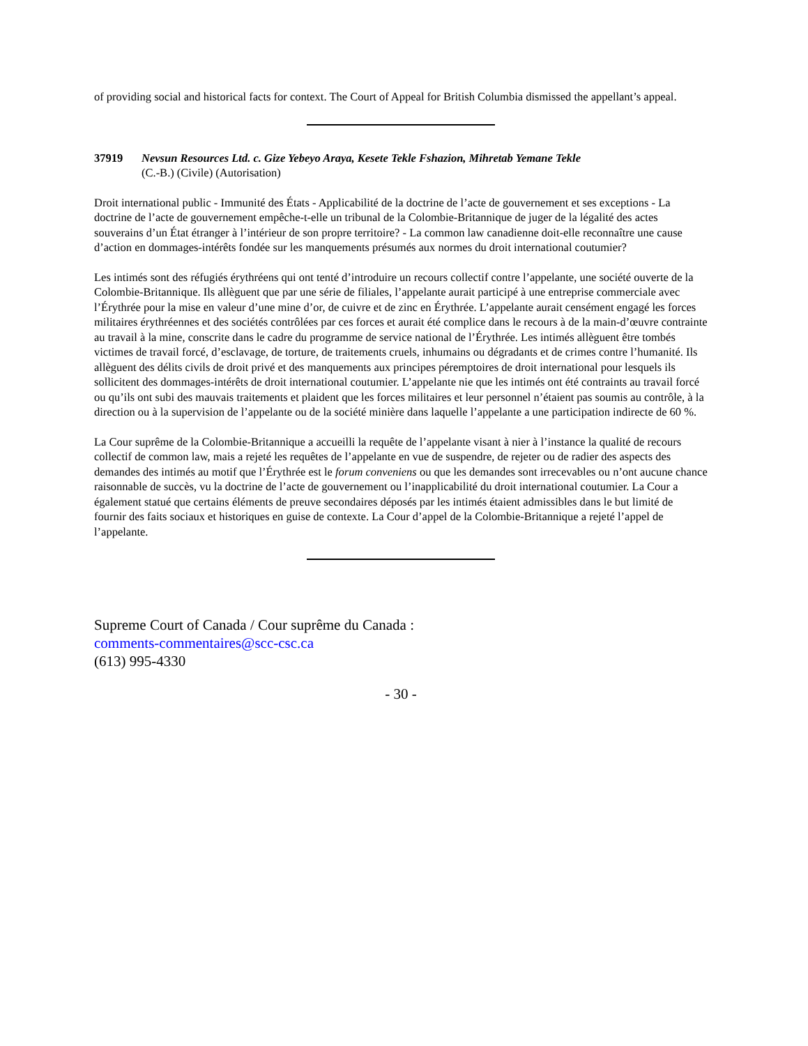of providing social and historical facts for context. The Court of Appeal for British Columbia dismissed the appellant’s appeal.
37919 Nevsun Resources Ltd. c. Gize Yebeyo Araya, Kesete Tekle Fshazion, Mihretab Yemane Tekle
(C.-B.) (Civile) (Autorisation)
Droit international public - Immunité des États - Applicabilité de la doctrine de l’acte de gouvernement et ses exceptions - La doctrine de l’acte de gouvernement empêche-t-elle un tribunal de la Colombie-Britannique de juger de la légalité des actes souverains d’un État étranger à l’intérieur de son propre territoire? - La common law canadienne doit-elle reconnaître une cause d’action en dommages-intérêts fondée sur les manquements présumés aux normes du droit international coutumier?
Les intimés sont des réfugiés érythréens qui ont tenté d’introduire un recours collectif contre l’appelante, une société ouverte de la Colombie-Britannique. Ils allèguent que par une série de filiales, l’appelante aurait participé à une entreprise commerciale avec l’Érythrée pour la mise en valeur d’une mine d’or, de cuivre et de zinc en Érythrée. L’appelante aurait censément engagé les forces militaires érythréennes et des sociétés contrôlées par ces forces et aurait été complice dans le recours à de la main-d’œuvre contrainte au travail à la mine, conscrite dans le cadre du programme de service national de l’Érythrée. Les intimés allèguent être tombés victimes de travail forcé, d’esclavage, de torture, de traitements cruels, inhumains ou dégradants et de crimes contre l’humanité. Ils allèguent des délits civils de droit privé et des manquements aux principes péremptoires de droit international pour lesquels ils sollicitent des dommages-intérêts de droit international coutumier. L’appelante nie que les intimés ont été contraints au travail forcé ou qu’ils ont subi des mauvais traitements et plaident que les forces militaires et leur personnel n’étaient pas soumis au contrôle, à la direction ou à la supervision de l’appelante ou de la société minière dans laquelle l’appelante a une participation indirecte de 60 %.
La Cour suprême de la Colombie-Britannique a accueilli la requête de l’appelante visant à nier à l’instance la qualité de recours collectif de common law, mais a rejeté les requêtes de l’appelante en vue de suspendre, de rejeter ou de radier des aspects des demandes des intimés au motif que l’Érythrée est le forum conveniens ou que les demandes sont irrecevables ou n’ont aucune chance raisonnable de succès, vu la doctrine de l’acte de gouvernement ou l’inapplicabilité du droit international coutumier. La Cour a également statué que certains éléments de preuve secondaires déposés par les intimés étaient admissibles dans le but limité de fournir des faits sociaux et historiques en guise de contexte. La Cour d’appel de la Colombie-Britannique a rejeté l’appel de l’appelante.
Supreme Court of Canada / Cour suprême du Canada :
comments-commentaires@scc-csc.ca
(613) 995-4330
- 30 -